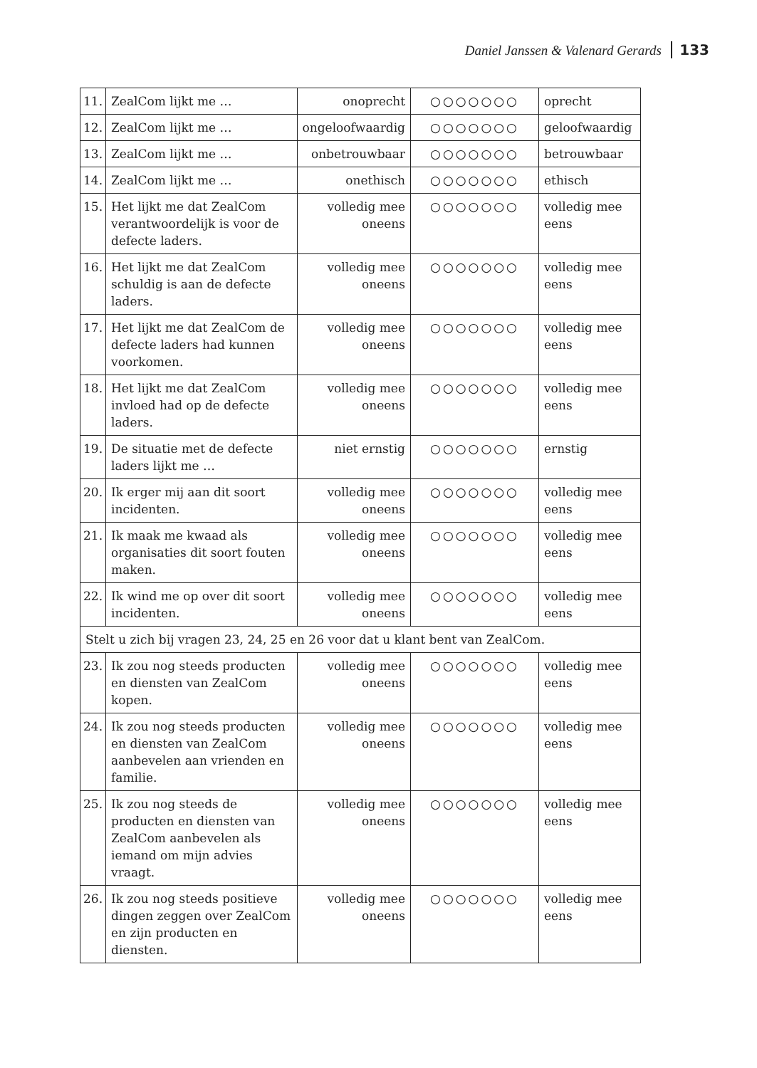Daniel Janssen & Valenard Gerards 133
| 11. | ZealCom lijkt me … | onoprecht | ○○○○○○○ | oprecht |
| 12. | ZealCom lijkt me … | ongeloofwaardig | ○○○○○○○ | geloofwaardig |
| 13. | ZealCom lijkt me … | onbetrouwbaar | ○○○○○○○ | betrouwbaar |
| 14. | ZealCom lijkt me … | onethisch | ○○○○○○○ | ethisch |
| 15. | Het lijkt me dat ZealCom verantwoordelijk is voor de defecte laders. | volledig mee oneens | ○○○○○○○ | volledig mee eens |
| 16. | Het lijkt me dat ZealCom schuldig is aan de defecte laders. | volledig mee oneens | ○○○○○○○ | volledig mee eens |
| 17. | Het lijkt me dat ZealCom de defecte laders had kunnen voorkomen. | volledig mee oneens | ○○○○○○○ | volledig mee eens |
| 18. | Het lijkt me dat ZealCom invloed had op de defecte laders. | volledig mee oneens | ○○○○○○○ | volledig mee eens |
| 19. | De situatie met de defecte laders lijkt me … | niet ernstig | ○○○○○○○ | ernstig |
| 20. | Ik erger mij aan dit soort incidenten. | volledig mee oneens | ○○○○○○○ | volledig mee eens |
| 21. | Ik maak me kwaad als organisaties dit soort fouten maken. | volledig mee oneens | ○○○○○○○ | volledig mee eens |
| 22. | Ik wind me op over dit soort incidenten. | volledig mee oneens | ○○○○○○○ | volledig mee eens |
| Stelt u zich bij vragen 23, 24, 25 en 26 voor dat u klant bent van ZealCom. | | | | |
| 23. | Ik zou nog steeds producten en diensten van ZealCom kopen. | volledig mee oneens | ○○○○○○○ | volledig mee eens |
| 24. | Ik zou nog steeds producten en diensten van ZealCom aanbevelen aan vrienden en familie. | volledig mee oneens | ○○○○○○○ | volledig mee eens |
| 25. | Ik zou nog steeds de producten en diensten van ZealCom aanbevelen als iemand om mijn advies vraagt. | volledig mee oneens | ○○○○○○○ | volledig mee eens |
| 26. | Ik zou nog steeds positieve dingen zeggen over ZealCom en zijn producten en diensten. | volledig mee oneens | ○○○○○○○ | volledig mee eens |